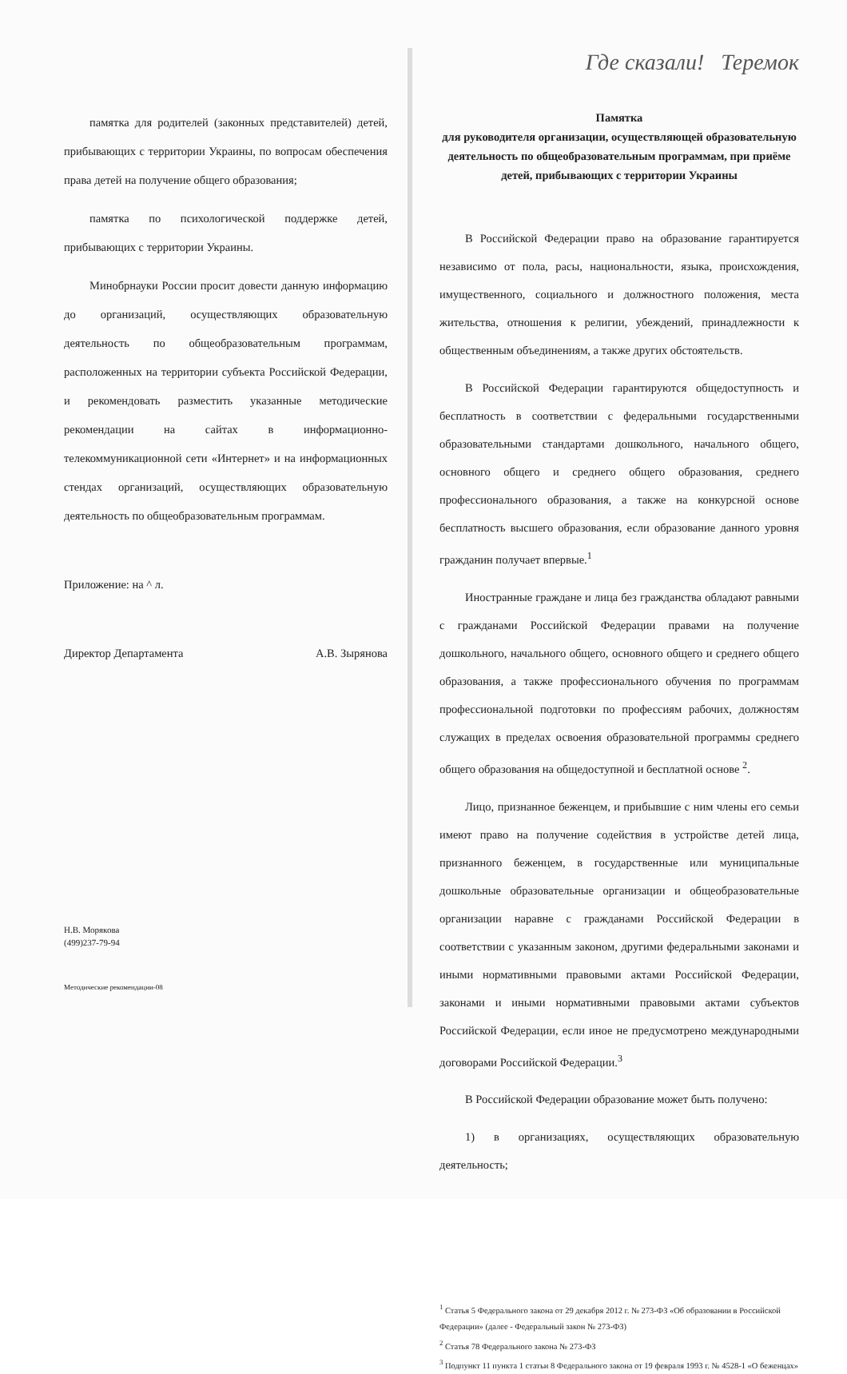памятка для родителей (законных представителей) детей, прибывающих с территории Украины, по вопросам обеспечения права детей на получение общего образования;
памятка по психологической поддержке детей, прибывающих с территории Украины.
Минобрнауки России просит довести данную информацию до организаций, осуществляющих образовательную деятельность по общеобразовательным программам, расположенных на территории субъекта Российской Федерации, и рекомендовать разместить указанные методические рекомендации на сайтах в информационно-телекоммуникационной сети «Интернет» и на информационных стендах организаций, осуществляющих образовательную деятельность по общеобразовательным программам.
Приложение: на ^ л.
Директор Департамента А.В. Зырянова
Н.В. Морякова
(499)237-79-94
Методические рекомендации-08
Где сказали! Теремок
Памятка
для руководителя организации, осуществляющей образовательную деятельность по общеобразовательным программам, при приёме детей, прибывающих с территории Украины
В Российской Федерации право на образование гарантируется независимо от пола, расы, национальности, языка, происхождения, имущественного, социального и должностного положения, места жительства, отношения к религии, убеждений, принадлежности к общественным объединениям, а также других обстоятельств.
В Российской Федерации гарантируются общедоступность и бесплатность в соответствии с федеральными государственными образовательными стандартами дошкольного, начального общего, основного общего и среднего общего образования, среднего профессионального образования, а также на конкурсной основе бесплатность высшего образования, если образование данного уровня гражданин получает впервые.<sup>1</sup>
Иностранные граждане и лица без гражданства обладают равными с гражданами Российской Федерации правами на получение дошкольного, начального общего, основного общего и среднего общего образования, а также профессионального обучения по программам профессиональной подготовки по профессиям рабочих, должностям служащих в пределах освоения образовательной программы среднего общего образования на общедоступной и бесплатной основе <sup>2</sup>.
Лицо, признанное беженцем, и прибывшие с ним члены его семьи имеют право на получение содействия в устройстве детей лица, признанного беженцем, в государственные или муниципальные дошкольные образовательные организации и общеобразовательные организации наравне с гражданами Российской Федерации в соответствии с указанным законом, другими федеральными законами и иными нормативными правовыми актами Российской Федерации, законами и иными нормативными правовыми актами субъектов Российской Федерации, если иное не предусмотрено международными договорами Российской Федерации.<sup>3</sup>
В Российской Федерации образование может быть получено:
1) в организациях, осуществляющих образовательную деятельность;
<sup>1</sup> Статья 5 Федерального закона от 29 декабря 2012 г. № 273-ФЗ «Об образовании в Российской Федерации» (далее - Федеральный закон № 273-ФЗ)
<sup>2</sup> Статья 78 Федерального закона № 273-ФЗ
<sup>3</sup> Подпункт 11 пункта 1 статьи 8 Федерального закона от 19 февраля 1993 г. № 4528-1 «О беженцах»